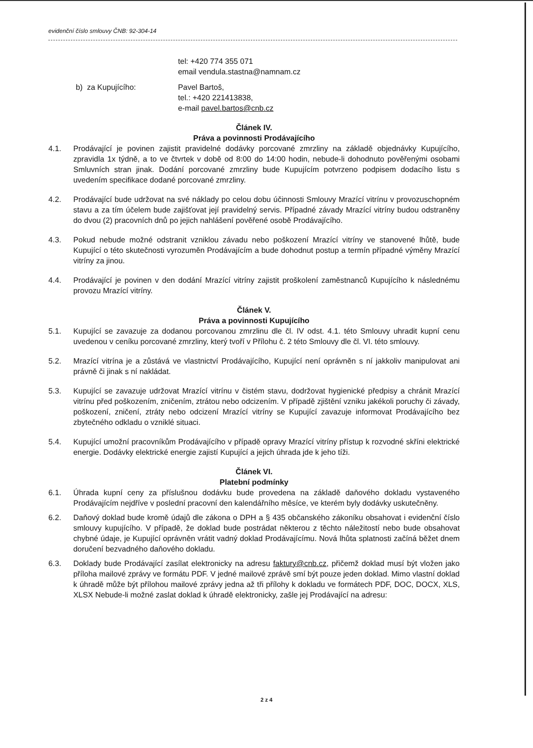evidenční číslo smlouvy ČNB: 92-304-14
tel: +420 774 355 071
email vendula.stastna@namnam.cz
b) za Kupujícího: Pavel Bartoš,
tel.: +420 221413838,
e-mail pavel.bartos@cnb.cz
Článek IV.
Práva a povinnosti Prodávajícího
4.1. Prodávající je povinen zajistit pravidelné dodávky porcované zmrzliny na základě objednávky Kupujícího, zpravidla 1x týdně, a to ve čtvrtek v době od 8:00 do 14:00 hodin, nebude-li dohodnuto pověřenými osobami Smluvních stran jinak. Dodání porcované zmrzliny bude Kupujícím potvrzeno podpisem dodacího listu s uvedením specifikace dodané porcované zmrzliny.
4.2. Prodávající bude udržovat na své náklady po celou dobu účinnosti Smlouvy Mrazící vitrínu v provozuschopném stavu a za tím účelem bude zajišťovat její pravidelný servis. Případné závady Mrazící vitríny budou odstraněny do dvou (2) pracovních dnů po jejich nahlášení pověřené osobě Prodávajícího.
4.3. Pokud nebude možné odstranit vzniklou závadu nebo poškození Mrazící vitríny ve stanovené lhůtě, bude Kupující o této skutečnosti vyrozuměn Prodávajícím a bude dohodnut postup a termín případné výměny Mrazící vitríny za jinou.
4.4. Prodávající je povinen v den dodání Mrazící vitríny zajistit proškolení zaměstnanců Kupujícího k následnému provozu Mrazící vitríny.
Článek V.
Práva a povinnosti Kupujícího
5.1. Kupující se zavazuje za dodanou porcovanou zmrzlinu dle čl. IV odst. 4.1. této Smlouvy uhradit kupní cenu uvedenou v ceníku porcované zmrzliny, který tvoří v Přílohu č. 2 této Smlouvy dle čl. VI. této smlouvy.
5.2. Mrazící vitrína je a zůstává ve vlastnictví Prodávajícího, Kupující není oprávněn s ní jakkoliv manipulovat ani právně či jinak s ní nakládat.
5.3. Kupující se zavazuje udržovat Mrazící vitrínu v čistém stavu, dodržovat hygienické předpisy a chránit Mrazící vitrínu před poškozením, zničením, ztrátou nebo odcizením. V případě zjištění vzniku jakékoli poruchy či závady, poškození, zničení, ztráty nebo odcizení Mrazící vitríny se Kupující zavazuje informovat Prodávajícího bez zbytečného odkladu o vzniklé situaci.
5.4. Kupující umožní pracovníkům Prodávajícího v případě opravy Mrazící vitríny přístup k rozvodné skříni elektrické energie. Dodávky elektrické energie zajistí Kupující a jejich úhrada jde k jeho tíži.
Článek VI.
Platební podmínky
6.1. Úhrada kupní ceny za příslušnou dodávku bude provedena na základě daňového dokladu vystaveného Prodávajícím nejdříve v poslední pracovní den kalendářního měsíce, ve kterém byly dodávky uskutečněny.
6.2. Daňový doklad bude kromě údajů dle zákona o DPH a § 435 občanského zákoníku obsahovat i evidenční číslo smlouvy kupujícího. V případě, že doklad bude postrádat některou z těchto náležitostí nebo bude obsahovat chybné údaje, je Kupující oprávněn vrátit vadný doklad Prodávajícímu. Nová lhůta splatnosti začíná běžet dnem doručení bezvadného daňového dokladu.
6.3. Doklady bude Prodávající zasílat elektronicky na adresu faktury@cnb.cz, přičemž doklad musí být vložen jako příloha mailové zprávy ve formátu PDF. V jedné mailové zprávě smí být pouze jeden doklad. Mimo vlastní doklad k úhradě může být přílohou mailové zprávy jedna až tři přílohy k dokladu ve formátech PDF, DOC, DOCX, XLS, XLSX Nebude-li možné zaslat doklad k úhradě elektronicky, zašle jej Prodávající na adresu:
2 z 4